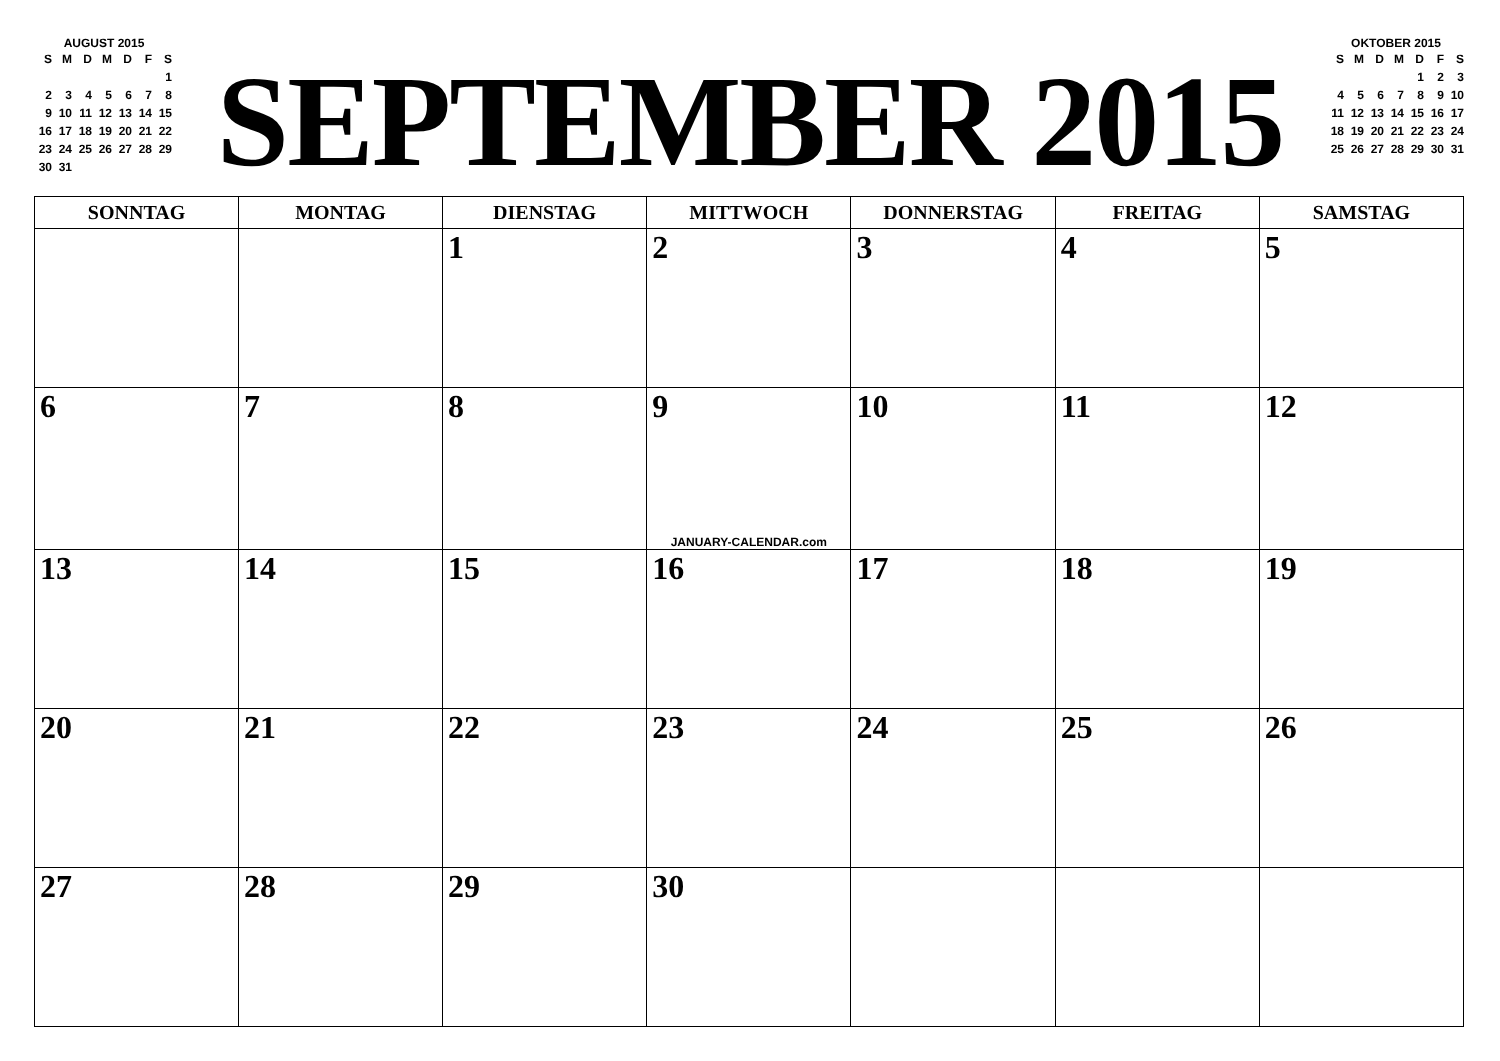AUGUST 2015
| S | M | D | M | D | F | S |
| | | | | | | 1 |
| 2 | 3 | 4 | 5 | 6 | 7 | 8 |
| 9 | 10 | 11 | 12 | 13 | 14 | 15 |
| 16 | 17 | 18 | 19 | 20 | 21 | 22 |
| 23 | 24 | 25 | 26 | 27 | 28 | 29 |
| 30 | 31 | | | | | |
SEPTEMBER 2015
OKTOBER 2015
| S | M | D | M | D | F | S |
| | | | | 1 | 2 | 3 |
| 4 | 5 | 6 | 7 | 8 | 9 | 10 |
| 11 | 12 | 13 | 14 | 15 | 16 | 17 |
| 18 | 19 | 20 | 21 | 22 | 23 | 24 |
| 25 | 26 | 27 | 28 | 29 | 30 | 31 |
| SONNTAG | MONTAG | DIENSTAG | MITTWOCH | DONNERSTAG | FREITAG | SAMSTAG |
| --- | --- | --- | --- | --- | --- | --- |
| | | 1 | 2 | 3 | 4 | 5 |
| 6 | 7 | 8 | 9 JANUARY-CALENDAR.com | 10 | 11 | 12 |
| 13 | 14 | 15 | 16 | 17 | 18 | 19 |
| 20 | 21 | 22 | 23 | 24 | 25 | 26 |
| 27 | 28 | 29 | 30 | | | |